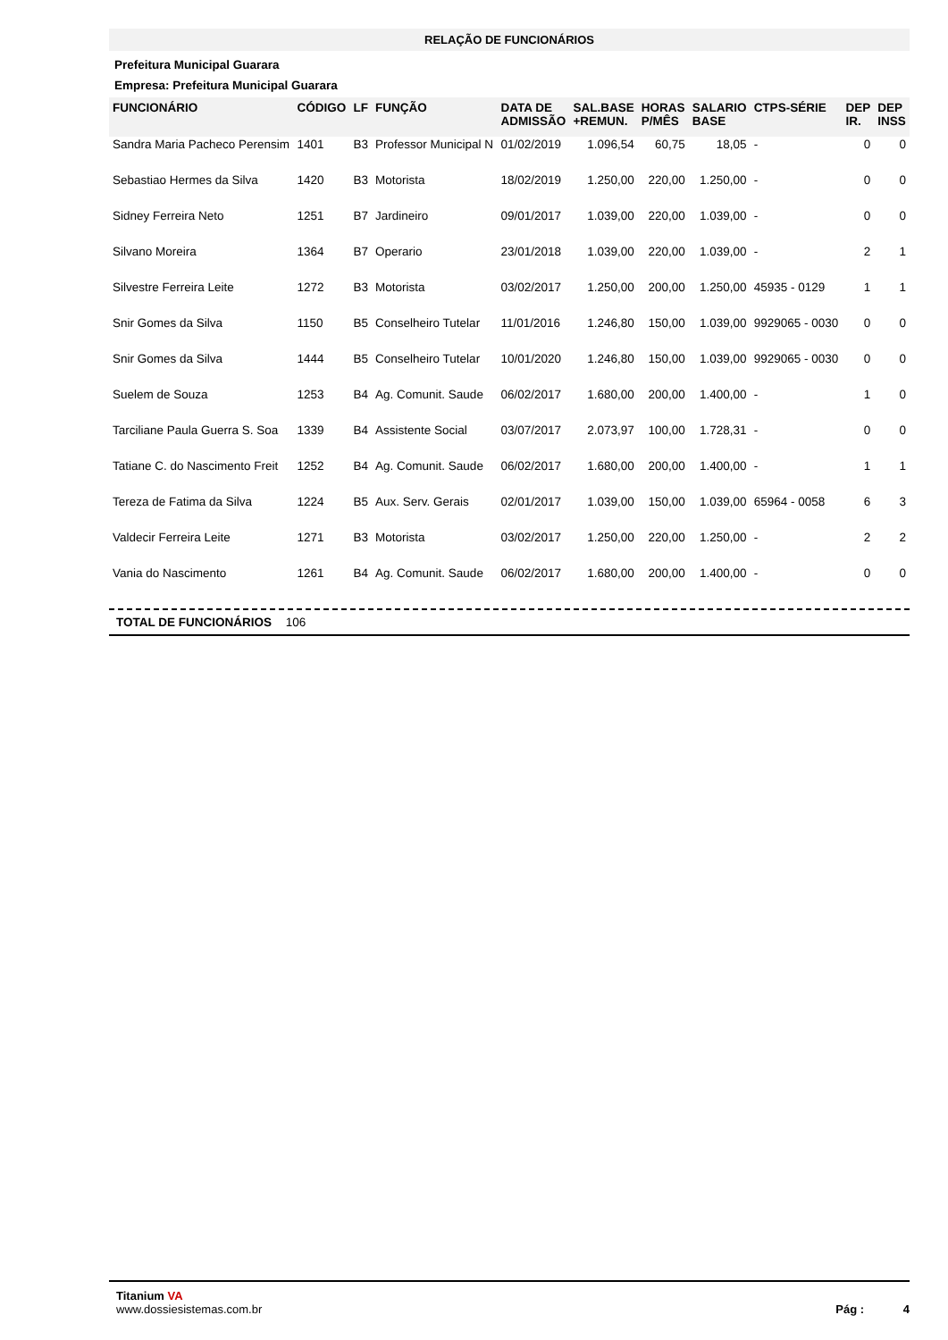RELAÇÃO DE FUNCIONÁRIOS
Prefeitura Municipal Guarara
Empresa: Prefeitura Municipal Guarara
| FUNCIONÁRIO | CÓDIGO | LF | FUNÇÃO | DATA DE ADMISSÃO | SAL.BASE +REMUN. | HORAS P/MÊS | SALARIO BASE | CTPS-SÉRIE | DEP IR. | DEP INSS |
| --- | --- | --- | --- | --- | --- | --- | --- | --- | --- | --- |
| Sandra Maria Pacheco Perensim | 1401 | B3 | Professor Municipal N | 01/02/2019 | 1.096,54 | 60,75 | 18,05 | - | 0 | 0 |
| Sebastiao Hermes da Silva | 1420 | B3 | Motorista | 18/02/2019 | 1.250,00 | 220,00 | 1.250,00 | - | 0 | 0 |
| Sidney Ferreira Neto | 1251 | B7 | Jardineiro | 09/01/2017 | 1.039,00 | 220,00 | 1.039,00 | - | 0 | 0 |
| Silvano Moreira | 1364 | B7 | Operario | 23/01/2018 | 1.039,00 | 220,00 | 1.039,00 | - | 2 | 1 |
| Silvestre Ferreira Leite | 1272 | B3 | Motorista | 03/02/2017 | 1.250,00 | 200,00 | 1.250,00 | 45935 - 0129 | 1 | 1 |
| Snir Gomes da Silva | 1150 | B5 | Conselheiro Tutelar | 11/01/2016 | 1.246,80 | 150,00 | 1.039,00 | 9929065 - 0030 | 0 | 0 |
| Snir Gomes da Silva | 1444 | B5 | Conselheiro Tutelar | 10/01/2020 | 1.246,80 | 150,00 | 1.039,00 | 9929065 - 0030 | 0 | 0 |
| Suelem de Souza | 1253 | B4 | Ag. Comunit. Saude | 06/02/2017 | 1.680,00 | 200,00 | 1.400,00 | - | 1 | 0 |
| Tarciliane Paula Guerra S. Soa | 1339 | B4 | Assistente Social | 03/07/2017 | 2.073,97 | 100,00 | 1.728,31 | - | 0 | 0 |
| Tatiane C. do Nascimento Freit | 1252 | B4 | Ag. Comunit. Saude | 06/02/2017 | 1.680,00 | 200,00 | 1.400,00 | - | 1 | 1 |
| Tereza de Fatima da Silva | 1224 | B5 | Aux. Serv. Gerais | 02/01/2017 | 1.039,00 | 150,00 | 1.039,00 | 65964 - 0058 | 6 | 3 |
| Valdecir Ferreira Leite | 1271 | B3 | Motorista | 03/02/2017 | 1.250,00 | 220,00 | 1.250,00 | - | 2 | 2 |
| Vania do Nascimento | 1261 | B4 | Ag. Comunit. Saude | 06/02/2017 | 1.680,00 | 200,00 | 1.400,00 | - | 0 | 0 |
TOTAL DE FUNCIONÁRIOS 106
Titanium VA
www.dossiesistemas.com.br
Pág : 4